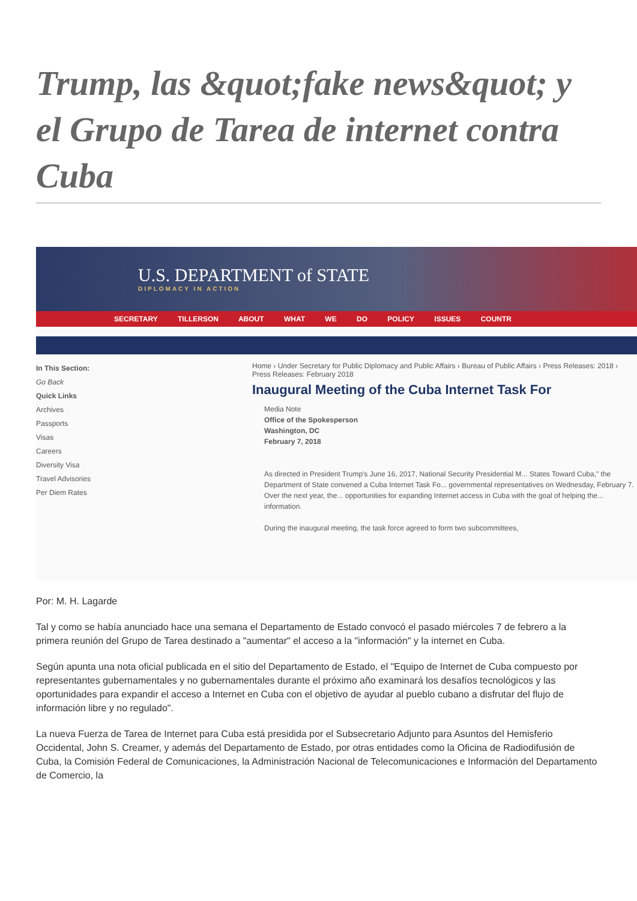Trump, las &quot;fake news&quot; y el Grupo de Tarea de internet contra Cuba
U.S. DEPARTMENT of STATE
DIPLOMACY IN ACTION
SECRETARY TILLERSON ABOUT WHAT WE DO POLICY ISSUES COUNTR
In This Section:
Go Back
Quick Links
Archives
Passports
Visas
Careers
Diversity Visa
Travel Advisories
Per Diem Rates
Home › Under Secretary for Public Diplomacy and Public Affairs › Bureau of Public Affairs › Press Releases: 2018 › Press Releases: February 2018
Inaugural Meeting of the Cuba Internet Task For
Media Note
Office of the Spokesperson
Washington, DC
February 7, 2018
As directed in President Trump's June 16, 2017, National Security Presidential M... States Toward Cuba," the Department of State convened a Cuba Internet Task Fo... governmental representatives on Wednesday, February 7. Over the next year, the... opportunities for expanding Internet access in Cuba with the goal of helping the... information.
During the inaugural meeting, the task force agreed to form two subcommittees,
Por: M. H. Lagarde
Tal y como se había anunciado hace una semana el Departamento de Estado convocó el pasado miércoles 7 de febrero a la primera reunión del Grupo de Tarea destinado a "aumentar" el acceso a la "información" y la internet en Cuba.
Según apunta una nota oficial publicada en el sitio del Departamento de Estado, el "Equipo de Internet de Cuba compuesto por representantes gubernamentales y no gubernamentales durante el próximo año examinará los desafíos tecnológicos y las oportunidades para expandir el acceso a Internet en Cuba con el objetivo de ayudar al pueblo cubano a disfrutar del flujo de información libre y no regulado".
La nueva Fuerza de Tarea de Internet para Cuba está presidida por el Subsecretario Adjunto para Asuntos del Hemisferio Occidental, John S. Creamer, y además del Departamento de Estado, por otras entidades como la Oficina de Radiodifusión de Cuba, la Comisión Federal de Comunicaciones, la Administración Nacional de Telecomunicaciones e Información del Departamento de Comercio, la